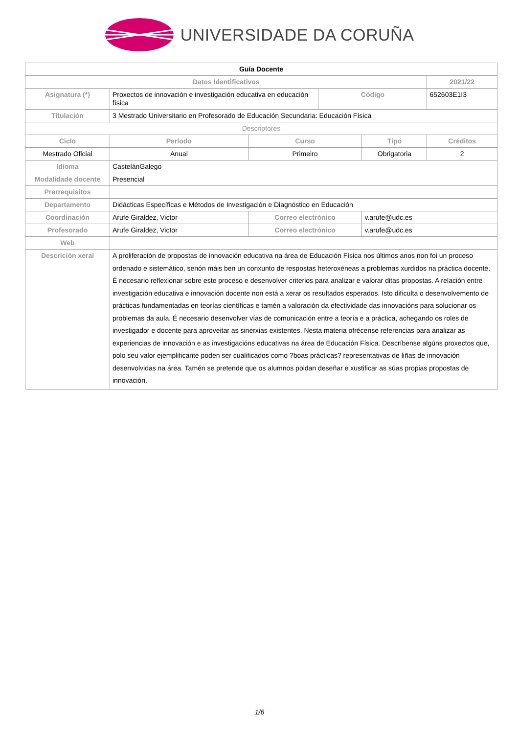UNIVERSIDADE DA CORUÑA
| Guía Docente | | | | | | |
| Datos Identificativos | | | | | | 2021/22 |
| Asignatura (*) | Proxectos de innovación e investigación educativa en educación física | | | Código | | 652603E1I3 |
| Titulación | 3 Mestrado Universitario en Profesorado de Educación Secundaria: Educación Física | | | | | |
| Descriptores | | | | | | |
| Ciclo | | Período | Curso | | Tipo | Créditos |
| Mestrado Oficial | | Anual | Primeiro | | Obrigatoria | 2 |
| Idioma | CastelánGalego | | | | | |
| Modalidade docente | Presencial | | | | | |
| Prerrequisitos | | | | | | |
| Departamento | Didácticas Específicas e Métodos de Investigación e Diagnóstico en Educación | | | | | |
| Coordinación | Arufe Giraldez, Victor | | Correo electrónico | | v.arufe@udc.es | |
| Profesorado | Arufe Giraldez, Victor | | Correo electrónico | | v.arufe@udc.es | |
| Web | | | | | | |
| Descrición xeral | A proliferación de propostas de innovación educativa na área de Educación Física nos últimos anos non foi un proceso ordenado e sistemático, senón máis ben un conxunto de respostas heteroxéneas a problemas xurdidos na práctica docente. É necesario reflexionar sobre este proceso e desenvolver criterios para analizar e valorar ditas propostas. A relación entre investigación educativa e innovación docente non está a xerar os resultados esperados. Isto dificulta o desenvolvemento de prácticas fundamentadas en teorías científicas e tamén a valoración da efectividade das innovacións para solucionar os problemas da aula. É necesario desenvolver vías de comunicación entre a teoría e a práctica, achegando os roles de investigador e docente para aproveitar as sinerxias existentes. Nesta materia ofrécense referencias para analizar as experiencias de innovación e as investigacións educativas na área de Educación Física. Descríbense algúns proxectos que, polo seu valor ejemplificante poden ser cualificados como ?boas prácticas? representativas de liñas de innovación desenvolvidas na área. Tamén se pretende que os alumnos poidan deseñar e xustificar as súas propias propostas de innovación. | | | | | |
1/6